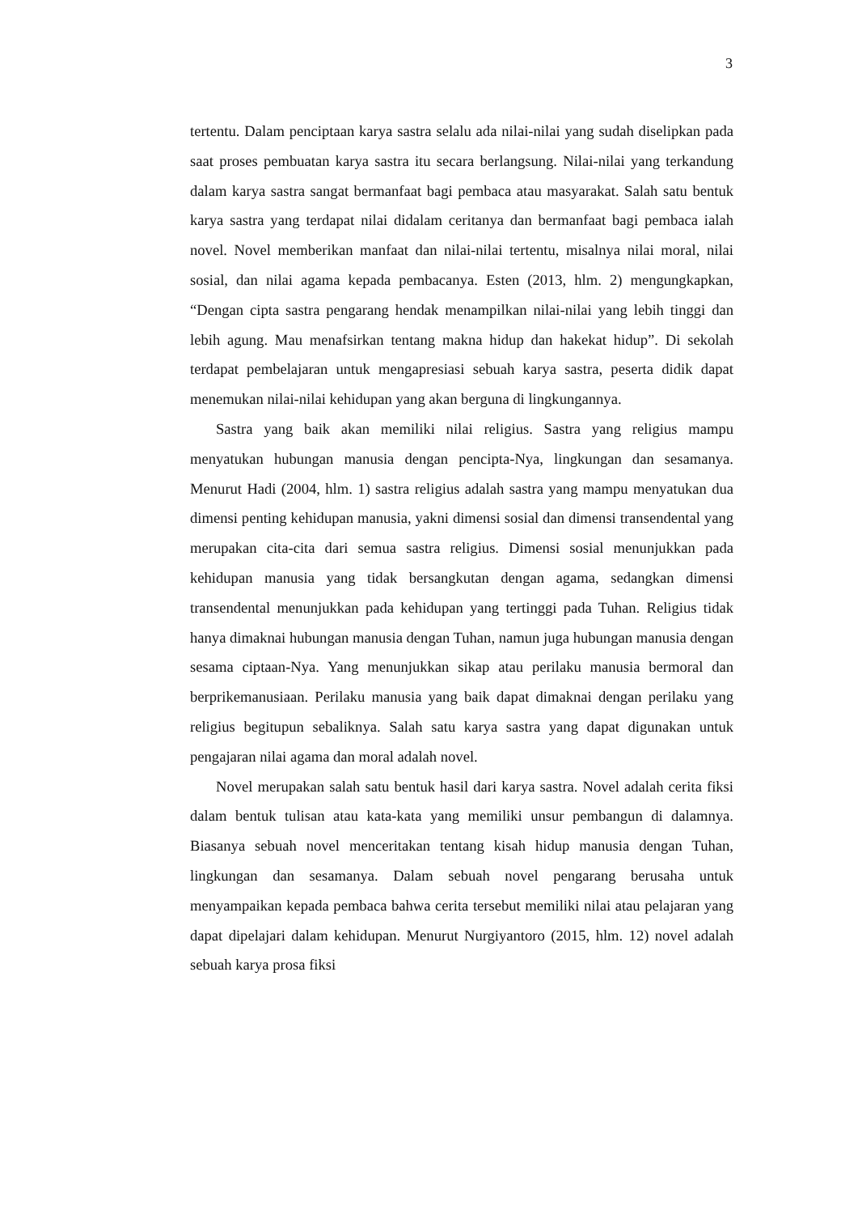3
tertentu. Dalam penciptaan karya sastra selalu ada nilai-nilai yang sudah diselipkan pada saat proses pembuatan karya sastra itu secara berlangsung. Nilai-nilai yang terkandung dalam karya sastra sangat bermanfaat bagi pembaca atau masyarakat. Salah satu bentuk karya sastra yang terdapat nilai didalam ceritanya dan bermanfaat bagi pembaca ialah novel. Novel memberikan manfaat dan nilai-nilai tertentu, misalnya nilai moral, nilai sosial, dan nilai agama kepada pembacanya. Esten (2013, hlm. 2) mengungkapkan, “Dengan cipta sastra pengarang hendak menampilkan nilai-nilai yang lebih tinggi dan lebih agung. Mau menafsirkan tentang makna hidup dan hakekat hidup”. Di sekolah terdapat pembelajaran untuk mengapresiasi sebuah karya sastra, peserta didik dapat menemukan nilai-nilai kehidupan yang akan berguna di lingkungannya.
Sastra yang baik akan memiliki nilai religius. Sastra yang religius mampu menyatukan hubungan manusia dengan pencipta-Nya, lingkungan dan sesamanya. Menurut Hadi (2004, hlm. 1) sastra religius adalah sastra yang mampu menyatukan dua dimensi penting kehidupan manusia, yakni dimensi sosial dan dimensi transendental yang merupakan cita-cita dari semua sastra religius. Dimensi sosial menunjukkan pada kehidupan manusia yang tidak bersangkutan dengan agama, sedangkan dimensi transendental menunjukkan pada kehidupan yang tertinggi pada Tuhan. Religius tidak hanya dimaknai hubungan manusia dengan Tuhan, namun juga hubungan manusia dengan sesama ciptaan-Nya. Yang menunjukkan sikap atau perilaku manusia bermoral dan berprikemanusiaan. Perilaku manusia yang baik dapat dimaknai dengan perilaku yang religius begitupun sebaliknya. Salah satu karya sastra yang dapat digunakan untuk pengajaran nilai agama dan moral adalah novel.
Novel merupakan salah satu bentuk hasil dari karya sastra. Novel adalah cerita fiksi dalam bentuk tulisan atau kata-kata yang memiliki unsur pembangun di dalamnya. Biasanya sebuah novel menceritakan tentang kisah hidup manusia dengan Tuhan, lingkungan dan sesamanya. Dalam sebuah novel pengarang berusaha untuk menyampaikan kepada pembaca bahwa cerita tersebut memiliki nilai atau pelajaran yang dapat dipelajari dalam kehidupan. Menurut Nurgiyantoro (2015, hlm. 12) novel adalah sebuah karya prosa fiksi